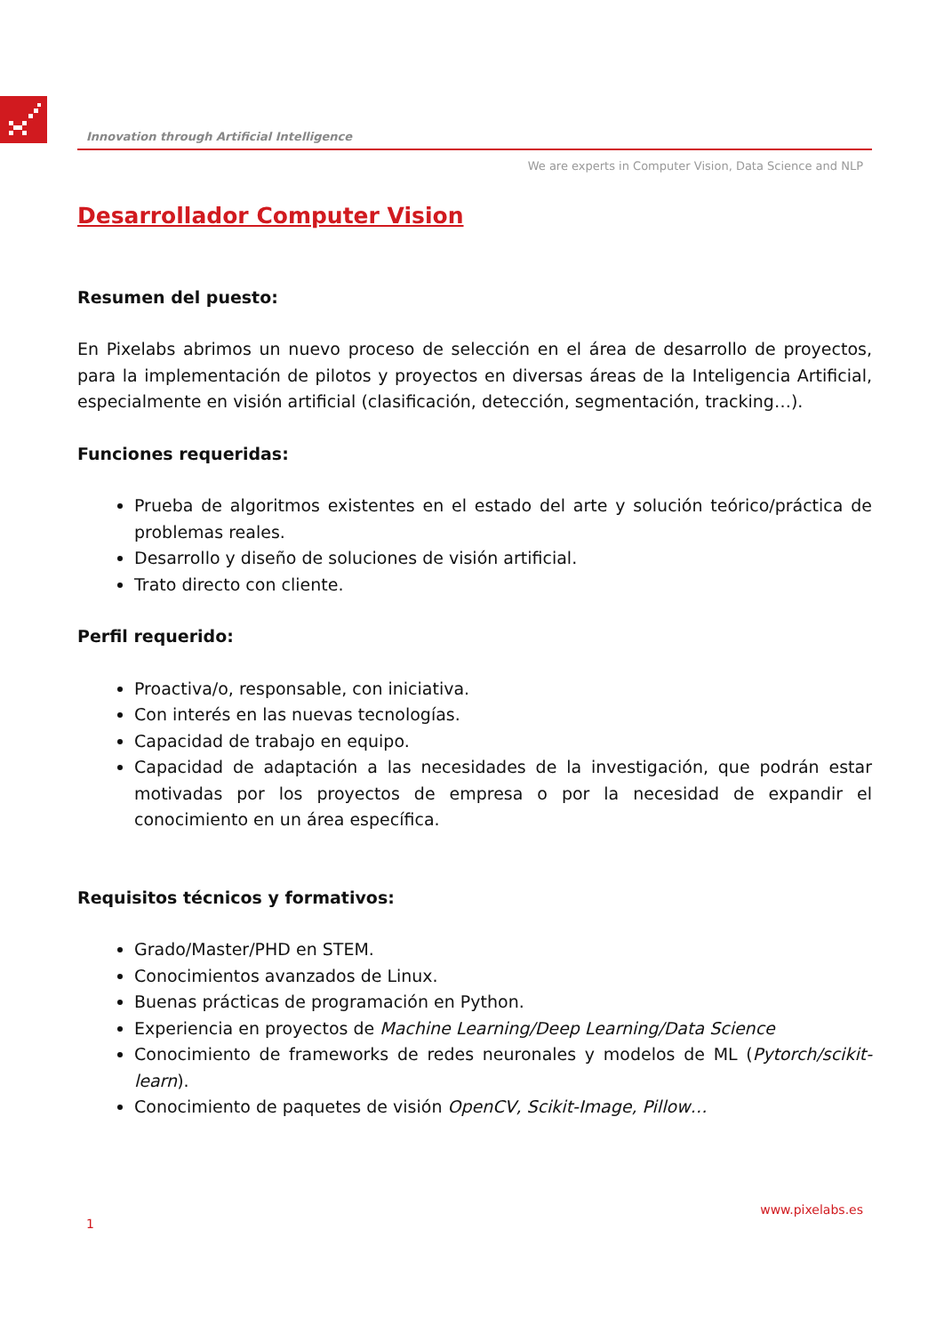Innovation through Artificial Intelligence
We are experts in Computer Vision, Data Science and NLP
Desarrollador Computer Vision
Resumen del puesto:
En Pixelabs abrimos un nuevo proceso de selección en el área de desarrollo de proyectos, para la implementación de pilotos y proyectos en diversas áreas de la Inteligencia Artificial, especialmente en visión artificial (clasificación, detección, segmentación, tracking…).
Funciones requeridas:
Prueba de algoritmos existentes en el estado del arte y solución teórico/práctica de problemas reales.
Desarrollo y diseño de soluciones de visión artificial.
Trato directo con cliente.
Perfil requerido:
Proactiva/o, responsable, con iniciativa.
Con interés en las nuevas tecnologías.
Capacidad de trabajo en equipo.
Capacidad de adaptación a las necesidades de la investigación, que podrán estar motivadas por los proyectos de empresa o por la necesidad de expandir el conocimiento en un área específica.
Requisitos técnicos y formativos:
Grado/Master/PHD en STEM.
Conocimientos avanzados de Linux.
Buenas prácticas de programación en Python.
Experiencia en proyectos de Machine Learning/Deep Learning/Data Science
Conocimiento de frameworks de redes neuronales y modelos de ML (Pytorch/scikit-learn).
Conocimiento de paquetes de visión OpenCV, Scikit-Image, Pillow…
www.pixelabs.es
1